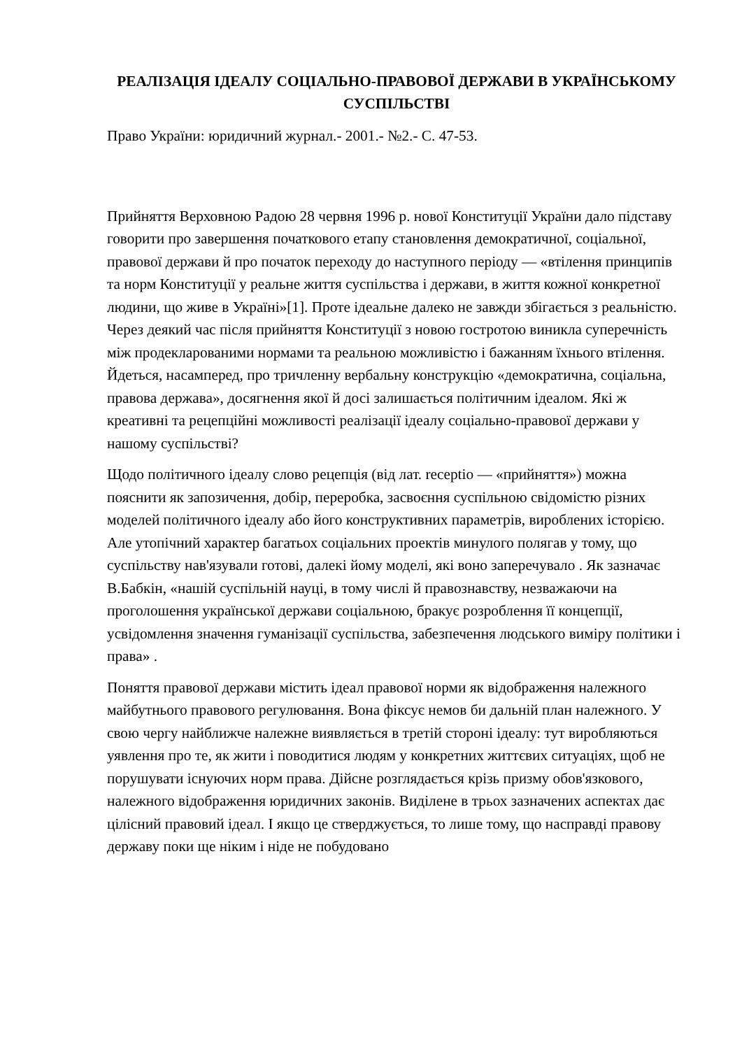РЕАЛІЗАЦІЯ ІДЕАЛУ СОЦІАЛЬНО-ПРАВОВОЇ ДЕРЖАВИ В УКРАЇНСЬКОМУ СУСПІЛЬСТВІ
Право України: юридичний журнал.- 2001.- №2.- С. 47-53.
Прийняття Верховною Радою 28 червня 1996 р. нової Конституції України дало підставу говорити про завершення початкового етапу становлення демократичної, соціальної, правової держави й про початок переходу до наступного періоду — «втілення принципів та норм Конституції у реальне життя суспільства і держави, в життя кожної конкретної людини, що живе в Україні»[1]. Проте ідеальне далеко не завжди збігається з реальністю. Через деякий час після прийняття Конституції з новою гостротою виникла суперечність між продекларованими нормами та реальною можливістю і бажанням їхнього втілення. Йдеться, насамперед, про тричленну вербальну конструкцію «демократична, соціальна, правова держава», досягнення якої й досі залишається політичним ідеалом. Які ж креативні та рецепційні можливості реалізації ідеалу соціально-правової держави у нашому суспільстві?
Щодо політичного ідеалу слово рецепція (від лат. receptio — «прийняття») можна пояснити як запозичення, добір, переробка, засвоєння суспільною свідомістю різних моделей політичного ідеалу або його конструктивних параметрів, вироблених історією. Але утопічний характер багатьох соціальних проектів минулого полягав у тому, що суспільству нав'язували готові, далекі йому моделі, які воно заперечувало . Як зазначає В.Бабкін, «нашій суспільній науці, в тому числі й правознавству, незважаючи на проголошення української держави соціальною, бракує розроблення її концепції, усвідомлення значення гуманізації суспільства, забезпечення людського виміру політики і права» .
Поняття правової держави містить ідеал правової норми як відображення належного майбутнього правового регулювання. Вона фіксує немов би дальній план належного. У свою чергу найближче належне виявляється в третій стороні ідеалу: тут виробляються уявлення про те, як жити і поводитися людям у конкретних життєвих ситуаціях, щоб не порушувати існуючих норм права. Дійсне розглядається крізь призму обов'язкового, належного відображення юридичних законів. Виділене в трьох зазначених аспектах дає цілісний правовий ідеал. І якщо це стверджується, то лише тому, що насправді правову державу поки ще ніким і ніде не побудовано